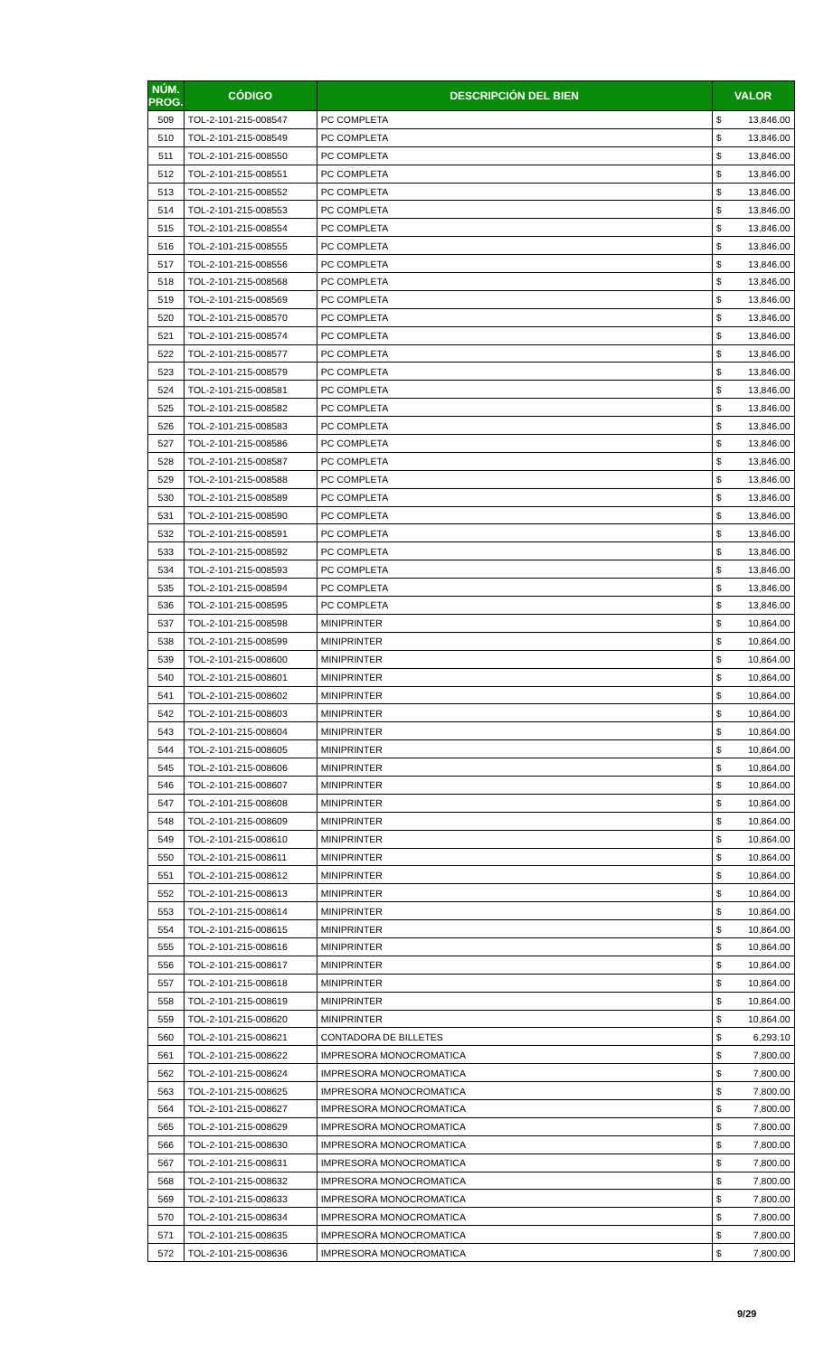| NÚM. PROG. | CÓDIGO | DESCRIPCIÓN DEL BIEN | VALOR | |
| --- | --- | --- | --- | --- |
| 509 | TOL-2-101-215-008547 | PC COMPLETA | $ | 13,846.00 |
| 510 | TOL-2-101-215-008549 | PC COMPLETA | $ | 13,846.00 |
| 511 | TOL-2-101-215-008550 | PC COMPLETA | $ | 13,846.00 |
| 512 | TOL-2-101-215-008551 | PC COMPLETA | $ | 13,846.00 |
| 513 | TOL-2-101-215-008552 | PC COMPLETA | $ | 13,846.00 |
| 514 | TOL-2-101-215-008553 | PC COMPLETA | $ | 13,846.00 |
| 515 | TOL-2-101-215-008554 | PC COMPLETA | $ | 13,846.00 |
| 516 | TOL-2-101-215-008555 | PC COMPLETA | $ | 13,846.00 |
| 517 | TOL-2-101-215-008556 | PC COMPLETA | $ | 13,846.00 |
| 518 | TOL-2-101-215-008568 | PC COMPLETA | $ | 13,846.00 |
| 519 | TOL-2-101-215-008569 | PC COMPLETA | $ | 13,846.00 |
| 520 | TOL-2-101-215-008570 | PC COMPLETA | $ | 13,846.00 |
| 521 | TOL-2-101-215-008574 | PC COMPLETA | $ | 13,846.00 |
| 522 | TOL-2-101-215-008577 | PC COMPLETA | $ | 13,846.00 |
| 523 | TOL-2-101-215-008579 | PC COMPLETA | $ | 13,846.00 |
| 524 | TOL-2-101-215-008581 | PC COMPLETA | $ | 13,846.00 |
| 525 | TOL-2-101-215-008582 | PC COMPLETA | $ | 13,846.00 |
| 526 | TOL-2-101-215-008583 | PC COMPLETA | $ | 13,846.00 |
| 527 | TOL-2-101-215-008586 | PC COMPLETA | $ | 13,846.00 |
| 528 | TOL-2-101-215-008587 | PC COMPLETA | $ | 13,846.00 |
| 529 | TOL-2-101-215-008588 | PC COMPLETA | $ | 13,846.00 |
| 530 | TOL-2-101-215-008589 | PC COMPLETA | $ | 13,846.00 |
| 531 | TOL-2-101-215-008590 | PC COMPLETA | $ | 13,846.00 |
| 532 | TOL-2-101-215-008591 | PC COMPLETA | $ | 13,846.00 |
| 533 | TOL-2-101-215-008592 | PC COMPLETA | $ | 13,846.00 |
| 534 | TOL-2-101-215-008593 | PC COMPLETA | $ | 13,846.00 |
| 535 | TOL-2-101-215-008594 | PC COMPLETA | $ | 13,846.00 |
| 536 | TOL-2-101-215-008595 | PC COMPLETA | $ | 13,846.00 |
| 537 | TOL-2-101-215-008598 | MINIPRINTER | $ | 10,864.00 |
| 538 | TOL-2-101-215-008599 | MINIPRINTER | $ | 10,864.00 |
| 539 | TOL-2-101-215-008600 | MINIPRINTER | $ | 10,864.00 |
| 540 | TOL-2-101-215-008601 | MINIPRINTER | $ | 10,864.00 |
| 541 | TOL-2-101-215-008602 | MINIPRINTER | $ | 10,864.00 |
| 542 | TOL-2-101-215-008603 | MINIPRINTER | $ | 10,864.00 |
| 543 | TOL-2-101-215-008604 | MINIPRINTER | $ | 10,864.00 |
| 544 | TOL-2-101-215-008605 | MINIPRINTER | $ | 10,864.00 |
| 545 | TOL-2-101-215-008606 | MINIPRINTER | $ | 10,864.00 |
| 546 | TOL-2-101-215-008607 | MINIPRINTER | $ | 10,864.00 |
| 547 | TOL-2-101-215-008608 | MINIPRINTER | $ | 10,864.00 |
| 548 | TOL-2-101-215-008609 | MINIPRINTER | $ | 10,864.00 |
| 549 | TOL-2-101-215-008610 | MINIPRINTER | $ | 10,864.00 |
| 550 | TOL-2-101-215-008611 | MINIPRINTER | $ | 10,864.00 |
| 551 | TOL-2-101-215-008612 | MINIPRINTER | $ | 10,864.00 |
| 552 | TOL-2-101-215-008613 | MINIPRINTER | $ | 10,864.00 |
| 553 | TOL-2-101-215-008614 | MINIPRINTER | $ | 10,864.00 |
| 554 | TOL-2-101-215-008615 | MINIPRINTER | $ | 10,864.00 |
| 555 | TOL-2-101-215-008616 | MINIPRINTER | $ | 10,864.00 |
| 556 | TOL-2-101-215-008617 | MINIPRINTER | $ | 10,864.00 |
| 557 | TOL-2-101-215-008618 | MINIPRINTER | $ | 10,864.00 |
| 558 | TOL-2-101-215-008619 | MINIPRINTER | $ | 10,864.00 |
| 559 | TOL-2-101-215-008620 | MINIPRINTER | $ | 10,864.00 |
| 560 | TOL-2-101-215-008621 | CONTADORA DE BILLETES | $ | 6,293.10 |
| 561 | TOL-2-101-215-008622 | IMPRESORA MONOCROMATICA | $ | 7,800.00 |
| 562 | TOL-2-101-215-008624 | IMPRESORA MONOCROMATICA | $ | 7,800.00 |
| 563 | TOL-2-101-215-008625 | IMPRESORA MONOCROMATICA | $ | 7,800.00 |
| 564 | TOL-2-101-215-008627 | IMPRESORA MONOCROMATICA | $ | 7,800.00 |
| 565 | TOL-2-101-215-008629 | IMPRESORA MONOCROMATICA | $ | 7,800.00 |
| 566 | TOL-2-101-215-008630 | IMPRESORA MONOCROMATICA | $ | 7,800.00 |
| 567 | TOL-2-101-215-008631 | IMPRESORA MONOCROMATICA | $ | 7,800.00 |
| 568 | TOL-2-101-215-008632 | IMPRESORA MONOCROMATICA | $ | 7,800.00 |
| 569 | TOL-2-101-215-008633 | IMPRESORA MONOCROMATICA | $ | 7,800.00 |
| 570 | TOL-2-101-215-008634 | IMPRESORA MONOCROMATICA | $ | 7,800.00 |
| 571 | TOL-2-101-215-008635 | IMPRESORA MONOCROMATICA | $ | 7,800.00 |
| 572 | TOL-2-101-215-008636 | IMPRESORA MONOCROMATICA | $ | 7,800.00 |
9/29